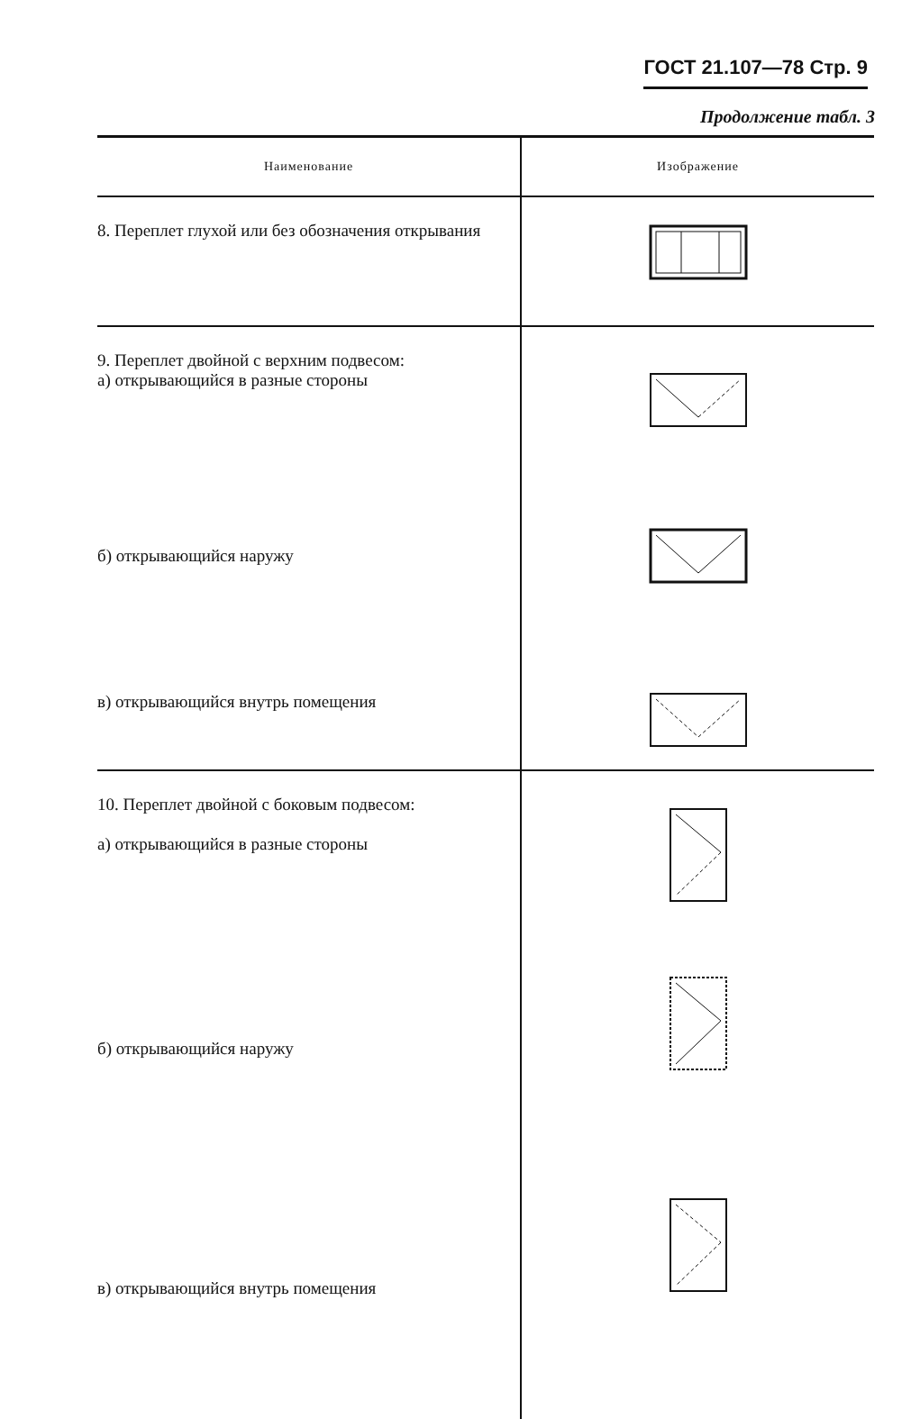ГОСТ 21.107—78 Стр. 9
Продолжение табл. 3
| Наименование | Изображение |
| --- | --- |
| 8. Переплет глухой или без обозначения открывания | |
| 9. Переплет двойной с верхним подвесом: а) открывающийся в разные стороны | |
| б) открывающийся наружу | |
| в) открывающийся внутрь помещения | |
| 10. Переплет двойной с боковым подвесом: а) открывающийся в разные стороны | |
| б) открывающийся наружу | |
| в) открывающийся внутрь помещения | |